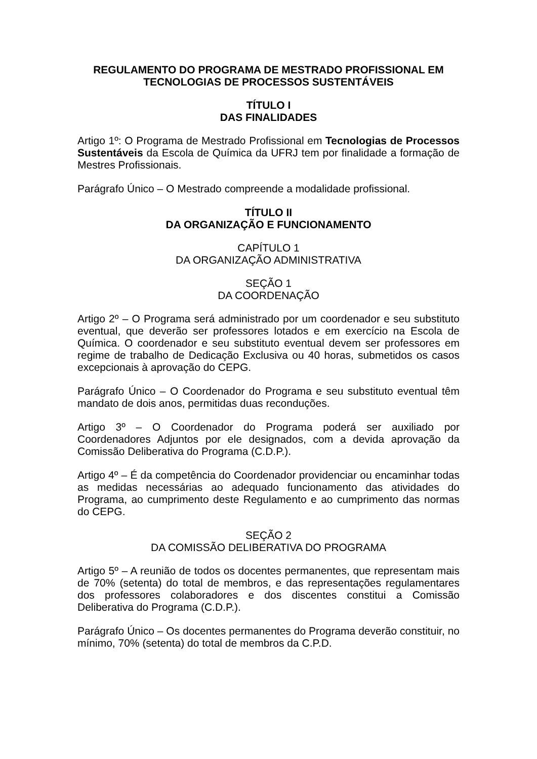REGULAMENTO DO PROGRAMA DE MESTRADO PROFISSIONAL EM
TECNOLOGIAS DE PROCESSOS SUSTENTÁVEIS
TÍTULO I
DAS FINALIDADES
Artigo 1º: O Programa de Mestrado Profissional em Tecnologias de Processos Sustentáveis da Escola de Química da UFRJ tem por finalidade a formação de Mestres Profissionais.
Parágrafo Único – O Mestrado compreende a modalidade profissional.
TÍTULO II
DA ORGANIZAÇÃO E FUNCIONAMENTO
CAPÍTULO 1
DA ORGANIZAÇÃO ADMINISTRATIVA
SEÇÃO 1
DA COORDENAÇÃO
Artigo 2º – O Programa será administrado por um coordenador e seu substituto eventual, que deverão ser professores lotados e em exercício na Escola de Química. O coordenador e seu substituto eventual devem ser professores em regime de trabalho de Dedicação Exclusiva ou 40 horas, submetidos os casos excepcionais à aprovação do CEPG.
Parágrafo Único – O Coordenador do Programa e seu substituto eventual têm mandato de dois anos, permitidas duas reconduções.
Artigo 3º – O Coordenador do Programa poderá ser auxiliado por Coordenadores Adjuntos por ele designados, com a devida aprovação da Comissão Deliberativa do Programa (C.D.P.).
Artigo 4º – É da competência do Coordenador providenciar ou encaminhar todas as medidas necessárias ao adequado funcionamento das atividades do Programa, ao cumprimento deste Regulamento e ao cumprimento das normas do CEPG.
SEÇÃO 2
DA COMISSÃO DELIBERATIVA DO PROGRAMA
Artigo 5º – A reunião de todos os docentes permanentes, que representam mais de 70% (setenta) do total de membros, e das representações regulamentares dos professores colaboradores e dos discentes constitui a Comissão Deliberativa do Programa (C.D.P.).
Parágrafo Único – Os docentes permanentes do Programa deverão constituir, no mínimo, 70% (setenta) do total de membros da C.P.D.